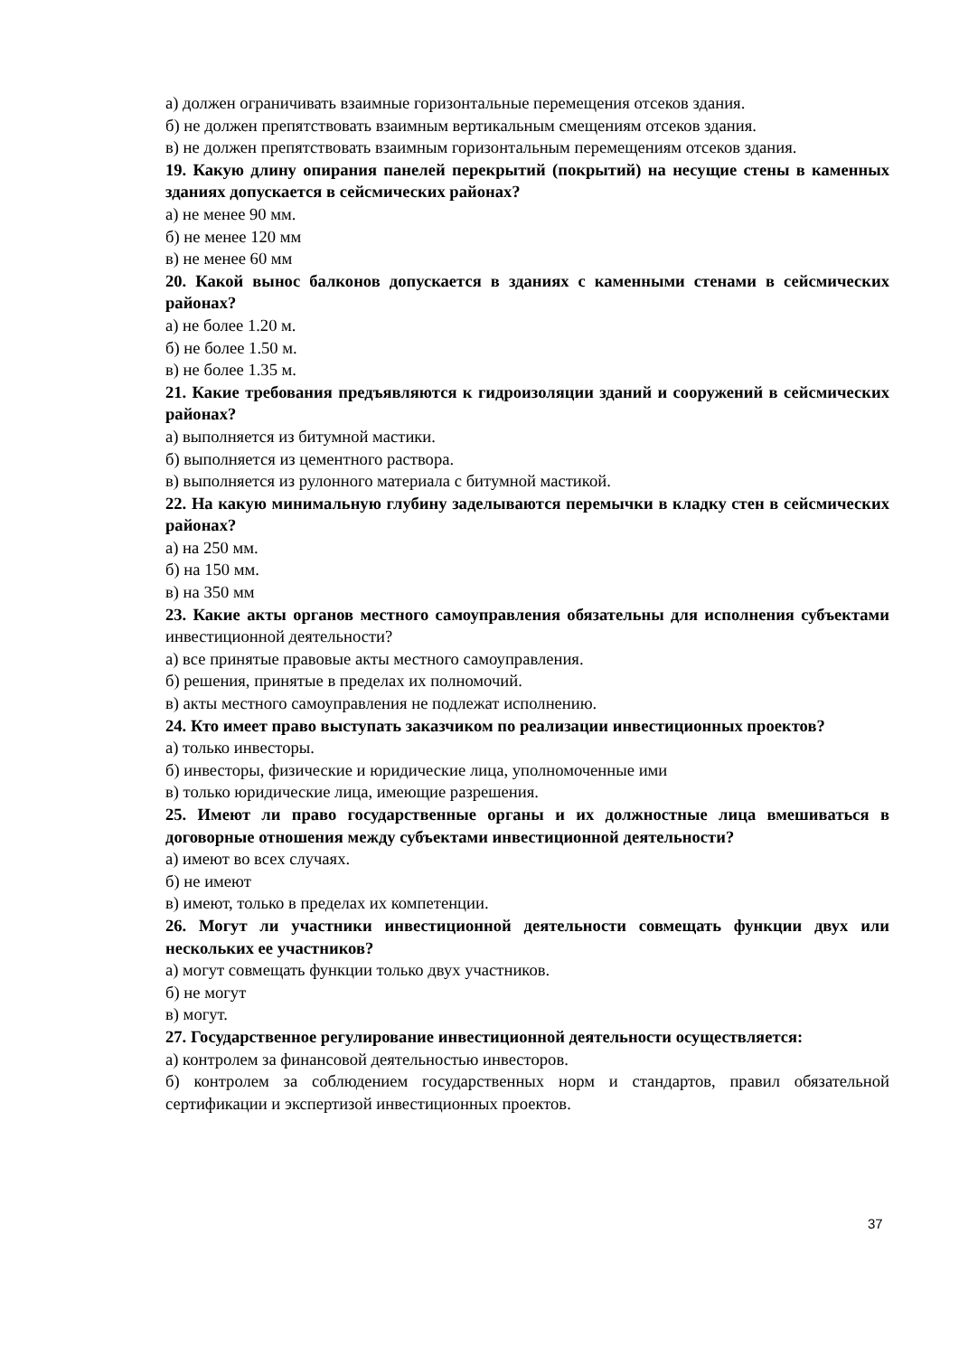а) должен ограничивать взаимные горизонтальные перемещения отсеков здания.
б) не должен препятствовать взаимным вертикальным смещениям отсеков здания.
в) не должен препятствовать взаимным горизонтальным перемещениям отсеков здания.
19. Какую длину опирания панелей перекрытий (покрытий) на несущие стены в каменных зданиях допускается в сейсмических районах?
а) не менее 90 мм.
б) не менее 120 мм
в) не менее 60 мм
20. Какой вынос балконов допускается в зданиях с каменными стенами в сейсмических районах?
а) не более 1.20 м.
б) не более 1.50 м.
в) не более 1.35 м.
21. Какие требования предъявляются к гидроизоляции зданий и сооружений в сейсмических районах?
а) выполняется из битумной мастики.
б) выполняется из цементного раствора.
в) выполняется из рулонного материала с битумной мастикой.
22. На какую минимальную глубину заделываются перемычки в кладку стен в сейсмических районах?
а) на 250 мм.
б) на 150 мм.
в) на 350 мм
23. Какие акты органов местного самоуправления обязательны для исполнения субъектами инвестиционной деятельности?
а) все принятые правовые акты местного самоуправления.
б) решения, принятые в пределах их полномочий.
в) акты местного самоуправления не подлежат исполнению.
24. Кто имеет право выступать заказчиком по реализации инвестиционных проектов?
а) только инвесторы.
б) инвесторы, физические и юридические лица, уполномоченные ими
в) только юридические лица, имеющие разрешения.
25. Имеют ли право государственные органы и их должностные лица вмешиваться в договорные отношения между субъектами инвестиционной деятельности?
а) имеют во всех случаях.
б) не имеют
в) имеют, только в пределах их компетенции.
26. Могут ли участники инвестиционной деятельности совмещать функции двух или нескольких ее участников?
а) могут совмещать функции только двух участников.
б) не могут
в) могут.
27. Государственное регулирование инвестиционной деятельности осуществляется:
а) контролем за финансовой деятельностью инвесторов.
б) контролем за соблюдением государственных норм и стандартов, правил обязательной сертификации и экспертизой инвестиционных проектов.
37